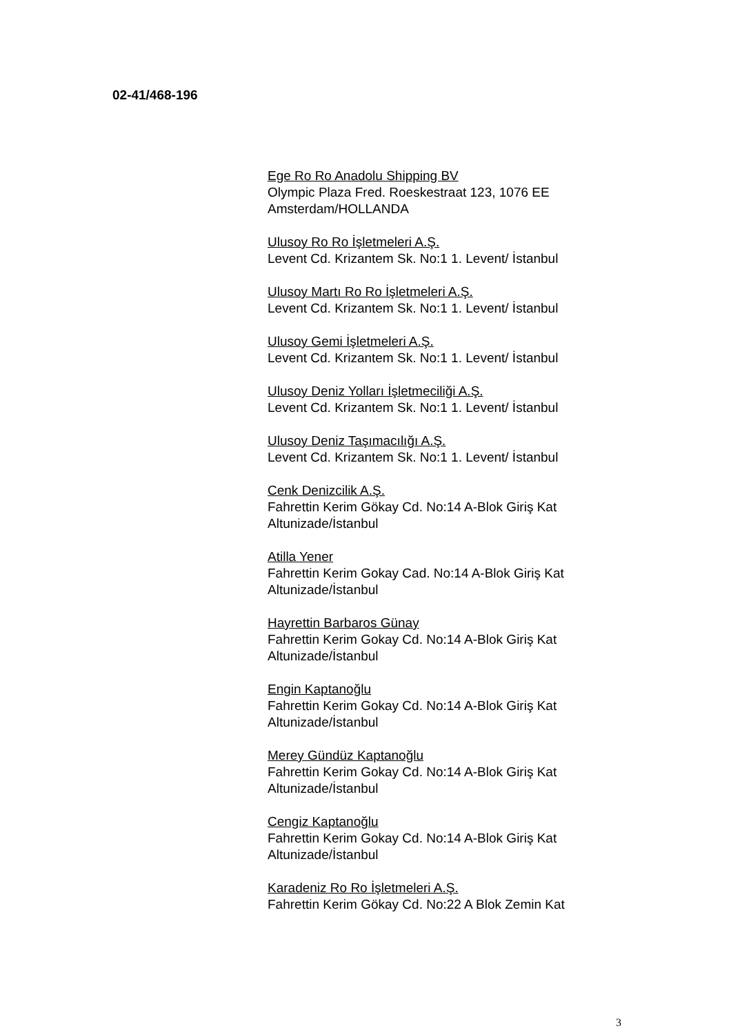02-41/468-196
Ege Ro Ro Anadolu Shipping BV
Olympic Plaza Fred. Roeskestraat 123, 1076 EE
Amsterdam/HOLLANDA
Ulusoy Ro Ro İşletmeleri A.Ş.
Levent Cd. Krizantem Sk. No:1 1. Levent/ İstanbul
Ulusoy Martı Ro Ro İşletmeleri A.Ş.
Levent Cd. Krizantem Sk. No:1 1. Levent/ İstanbul
Ulusoy Gemi İşletmeleri A.Ş.
Levent Cd. Krizantem Sk. No:1 1. Levent/ İstanbul
Ulusoy Deniz Yolları İşletmeciliği A.Ş.
Levent Cd. Krizantem Sk. No:1 1. Levent/ İstanbul
Ulusoy Deniz Taşımacılığı A.Ş.
Levent Cd. Krizantem Sk. No:1 1. Levent/ İstanbul
Cenk Denizcilik A.Ş.
Fahrettin Kerim Gökay Cd. No:14 A-Blok Giriş Kat
Altunizade/İstanbul
Atilla Yener
Fahrettin Kerim Gokay Cad. No:14 A-Blok Giriş Kat
Altunizade/İstanbul
Hayrettin Barbaros Günay
Fahrettin Kerim Gokay Cd. No:14 A-Blok Giriş Kat
Altunizade/İstanbul
Engin Kaptanoğlu
Fahrettin Kerim Gokay Cd. No:14 A-Blok Giriş Kat
Altunizade/İstanbul
Merey Gündüz Kaptanoğlu
Fahrettin Kerim Gokay Cd. No:14 A-Blok Giriş Kat
Altunizade/İstanbul
Cengiz Kaptanoğlu
Fahrettin Kerim Gokay Cd. No:14 A-Blok Giriş Kat
Altunizade/İstanbul
Karadeniz Ro Ro İşletmeleri A.Ş.
Fahrettin Kerim Gökay Cd. No:22 A Blok Zemin Kat
3